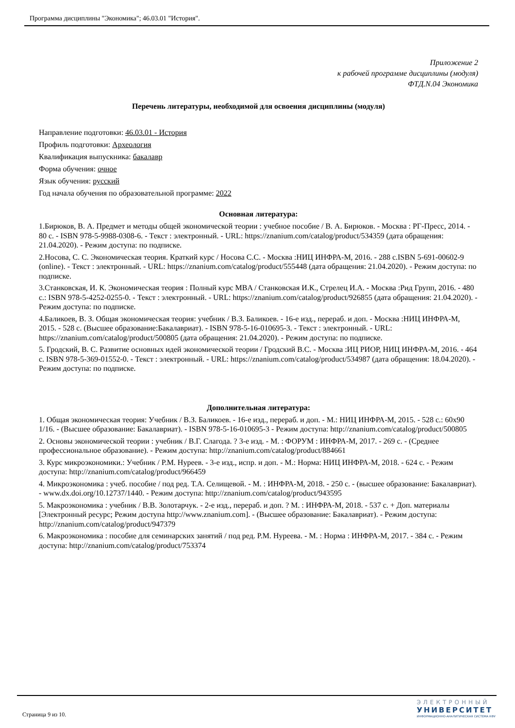Программа дисциплины "Экономика"; 46.03.01 "История".
Приложение 2
к рабочей программе дисциплины (модуля)
ФТД.N.04 Экономика
Перечень литературы, необходимой для освоения дисциплины (модуля)
Направление подготовки: 46.03.01 - История
Профиль подготовки: Археология
Квалификация выпускника: бакалавр
Форма обучения: очное
Язык обучения: русский
Год начала обучения по образовательной программе: 2022
Основная литература:
1.Бирюков, В. А. Предмет и методы общей экономической теории : учебное пособие / В. А. Бирюков. - Москва : РГ-Пресс, 2014. - 80 с. - ISBN 978-5-9988-0308-6. - Текст : электронный. - URL: https://znanium.com/catalog/product/534359 (дата обращения: 21.04.2020). - Режим доступа: по подписке.
2.Носова, С. С. Экономическая теория. Краткий курс / Носова С.С. - Москва :НИЦ ИНФРА-М, 2016. - 288 с.ISBN 5-691-00602-9 (online). - Текст : электронный. - URL: https://znanium.com/catalog/product/555448 (дата обращения: 21.04.2020). - Режим доступа: по подписке.
3.Станковская, И. К. Экономическая теория : Полный курс MBA / Станковская И.К., Стрелец И.А. - Москва :Рид Групп, 2016. - 480 с.: ISBN 978-5-4252-0255-0. - Текст : электронный. - URL: https://znanium.com/catalog/product/926855 (дата обращения: 21.04.2020). - Режим доступа: по подписке.
4.Баликоев, В. З. Общая экономическая теория: учебник / В.З. Баликоев. - 16-е изд., перераб. и доп. - Москва :НИЦ ИНФРА-М, 2015. - 528 с. (Высшее образование:Бакалавриат). - ISBN 978-5-16-010695-3. - Текст : электронный. - URL: https://znanium.com/catalog/product/500805 (дата обращения: 21.04.2020). - Режим доступа: по подписке.
5. Гродский, В. С. Развитие основных идей экономической теории / Гродский В.С. - Москва :ИЦ РИОР, НИЦ ИНФРА-М, 2016. - 464 с. ISBN 978-5-369-01552-0. - Текст : электронный. - URL: https://znanium.com/catalog/product/534987 (дата обращения: 18.04.2020). - Режим доступа: по подписке.
Дополнительная литература:
1. Общая экономическая теория: Учебник / В.З. Баликоев. - 16-е изд., перераб. и доп. - М.: НИЦ ИНФРА-М, 2015. - 528 с.: 60x90 1/16. - (Высшее образование: Бакалавриат). - ISBN 978-5-16-010695-3 - Режим доступа: http://znanium.com/catalog/product/500805
2. Основы экономической теории : учебник / В.Г. Слагода. ? 3-е изд. - М. : ФОРУМ : ИНФРА-М, 2017. - 269 с. - (Среднее профессиональное образование). - Режим доступа: http://znanium.com/catalog/product/884661
3. Курс микроэкономики.: Учебник / Р.М. Нуреев. - 3-е изд., испр. и доп. - М.: Норма: НИЦ ИНФРА-М, 2018. - 624 с. - Режим доступа: http://znanium.com/catalog/product/966459
4. Микроэкономика : учеб. пособие / под ред. Т.А. Селищевой. - М. : ИНФРА-М, 2018. - 250 с. - (высшее образование: Бакалавриат). - www.dx.doi.org/10.12737/1440. - Режим доступа: http://znanium.com/catalog/product/943595
5. Макроэкономика : учебник / В.В. Золотарчук. - 2-е изд., перераб. и доп. ? М. : ИНФРА-М, 2018. - 537 с. + Доп. материалы [Электронный ресурс; Режим доступа http://www.znanium.com]. - (Высшее образование: Бакалавриат). - Режим доступа: http://znanium.com/catalog/product/947379
6. Макроэкономика : пособие для семинарских занятий / под ред. Р.М. Нуреева. - М. : Норма : ИНФРА-М, 2017. - 384 с. - Режим доступа: http://znanium.com/catalog/product/753374
Страница 9 из 10.
ЭЛЕКТРОННЫЙ
УНИВЕРСИТЕТ
ИНФОРМАЦИОННО-АНАЛИТИЧЕСКАЯ СИСТЕМА КФУ